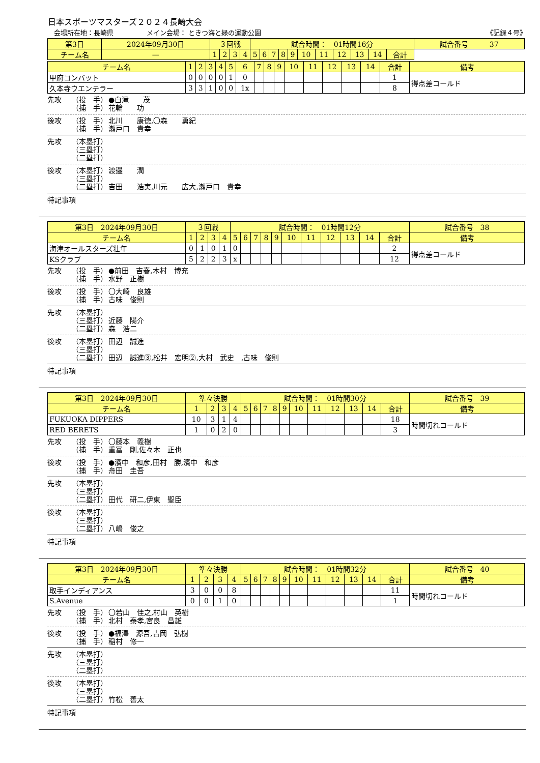日本スポーツマスターズ２０２４長崎大会
会場所在地：長崎県　　　　　メイン会場： ときつ海と緑の運動公園 《記録４号》
| 第3日 | 2024年09月30日 | ３回戦 | | | | 試合時間： 01時間16分 | | | | | | | | | | | 試合番号 37 |
| チーム名 | — | 1 | 2 | 3 | 4 | 5 | 6 | 7 | 8 | 9 | 10 | 11 | 12 | 13 | 14 | 合計 | |
| チーム名 | 1 | 2 | 3 | 4 | 5 | 6 | 7 | 8 | 9 | 10 | 11 | 12 | 13 | 14 | 合計 | 備考 |
| --- | --- | --- | --- | --- | --- | --- | --- | --- | --- | --- | --- | --- | --- | --- | --- | --- |
| 甲府コンバット | 0 | 0 | 0 | 0 | 1 | 0 | | | | | | | | | 1 | 得点差コールド |
| 久本寺ウエンテラー | 3 | 3 | 1 | 0 | 0 | 1x | | | | | | | | | 8 | |
先攻 （投　手）
（捕　手） ●白滝　　茂
花輪　　功
後攻 （投　手）
（捕　手） 北川　　康徳,〇森　　勇紀
瀬戸口　貴幸
先攻 （本塁打）
（三塁打）
（二塁打）
後攻 （本塁打）
（三塁打）
（二塁打） 渡邉　　潤
吉田　　浩実,川元　　広大,瀬戸口　貴幸
特記事項
| 第3日 2024年09月30日 | ３回戦 | | | | 試合時間： 01時間12分 | | | | | | | | | | | 試合番号 38 |
| --- | --- | --- | --- | --- | --- | --- | --- | --- | --- | --- | --- | --- | --- | --- | --- | --- |
| チーム名 | 1 | 2 | 3 | 4 | 5 | 6 | 7 | 8 | 9 | 10 | 11 | 12 | 13 | 14 | 合計 | 備考 |
| 海津オールスターズ壮年 | 0 | 1 | 0 | 1 | 0 | | | | | | | | | | 2 | 得点差コールド |
| KSクラブ | 5 | 2 | 2 | 3 | x | | | | | | | | | | 12 | |
先攻 （投　手）
（捕　手） ●前田　吉春,木村　博充
水野　正樹
後攻 （投　手）
（捕　手） 〇大崎　良雄
古味　俊則
先攻 （本塁打）
（三塁打）
（二塁打）
近藤　陽介
森　浩二
後攻 （本塁打）
（三塁打）
（二塁打） 田辺　誠進
田辺　誠進③,松井　宏明②,大村　武史　,古味　俊則
特記事項
| 第3日 2024年09月30日 | 準々決勝 | | | | 試合時間： 01時間30分 | | | | | | | | | | | 試合番号 39 |
| --- | --- | --- | --- | --- | --- | --- | --- | --- | --- | --- | --- | --- | --- | --- | --- | --- |
| チーム名 | 1 | 2 | 3 | 4 | 5 | 6 | 7 | 8 | 9 | 10 | 11 | 12 | 13 | 14 | 合計 | 備考 |
| FUKUOKA DIPPERS | 10 | 3 | 1 | 4 | | | | | | | | | | | 18 | 時間切れコールド |
| RED BERETS | 1 | 0 | 2 | 0 | | | | | | | | | | | 3 | |
先攻 （投　手）
（捕　手） 〇藤本　義樹
重冨　剛,佐々木　正也
後攻 （投　手）
（捕　手） ●濱中　和彦,田村　勝,濱中　和彦
舟田　圭吾
先攻 （本塁打）
（三塁打）
（二塁打）
田代　研二,伊東　聖臣
後攻 （本塁打）
（三塁打）
（二塁打）
八嶋　俊之
特記事項
| 第3日 2024年09月30日 | 準々決勝 | | | | 試合時間： 01時間32分 | | | | | | | | | | | 試合番号 40 |
| --- | --- | --- | --- | --- | --- | --- | --- | --- | --- | --- | --- | --- | --- | --- | --- | --- |
| チーム名 | 1 | 2 | 3 | 4 | 5 | 6 | 7 | 8 | 9 | 10 | 11 | 12 | 13 | 14 | 合計 | 備考 |
| 取手インディアンス | 3 | 0 | 0 | 8 | | | | | | | | | | | 11 | 時間切れコールド |
| S.Avenue | 0 | 0 | 1 | 0 | | | | | | | | | | | 1 | |
先攻 （投　手）
（捕　手） 〇若山　佳之,村山　英樹
北村　泰孝,宮良　昌雄
後攻 （投　手）
（捕　手） ●福澤　源吾,吉岡　弘樹
稲村　修一
先攻 （本塁打）
（三塁打）
（二塁打）
後攻 （本塁打）
（三塁打）
（二塁打）
竹松　善太
特記事項